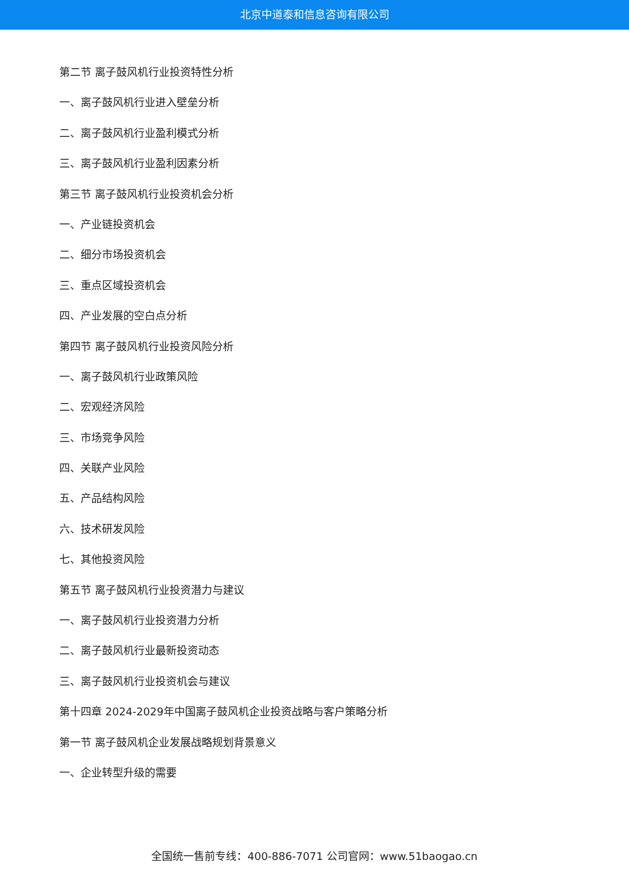北京中道泰和信息咨询有限公司
第二节 离子鼓风机行业投资特性分析
一、离子鼓风机行业进入壁垒分析
二、离子鼓风机行业盈利模式分析
三、离子鼓风机行业盈利因素分析
第三节 离子鼓风机行业投资机会分析
一、产业链投资机会
二、细分市场投资机会
三、重点区域投资机会
四、产业发展的空白点分析
第四节 离子鼓风机行业投资风险分析
一、离子鼓风机行业政策风险
二、宏观经济风险
三、市场竞争风险
四、关联产业风险
五、产品结构风险
六、技术研发风险
七、其他投资风险
第五节 离子鼓风机行业投资潜力与建议
一、离子鼓风机行业投资潜力分析
二、离子鼓风机行业最新投资动态
三、离子鼓风机行业投资机会与建议
第十四章 2024-2029年中国离子鼓风机企业投资战略与客户策略分析
第一节 离子鼓风机企业发展战略规划背景意义
一、企业转型升级的需要
全国统一售前专线：400-886-7071 公司官网：www.51baogao.cn